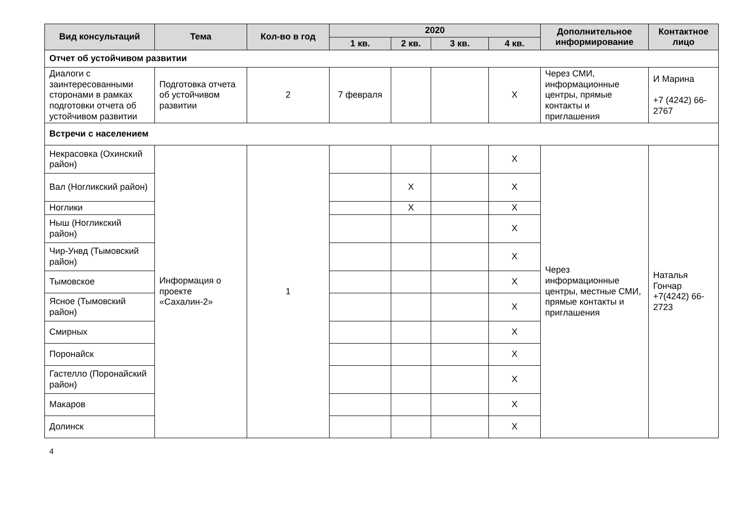| Вид консультаций | Тема | Кол-во в год | 2020 | | | | Дополнительное информирование | Контактное лицо |
| --- | --- | --- | --- | --- | --- | --- | --- | --- |
| | | | 1 кв. | 2 кв. | 3 кв. | 4 кв. | | |
| Отчет об устойчивом развитии | | | | | | | | |
| Диалоги с заинтересованными сторонами в рамках подготовки отчета об устойчивом развитии | Подготовка отчета об устойчивом развитии | 2 | 7 февраля | | | X | Через СМИ, информационные центры, прямые контакты и приглашения | И Марина +7 (4242) 66-2767 |
| Встречи с населением | | | | | | | | |
| Некрасовка (Охинский район) | Информация о проекте «Сахалин-2» | 1 | | | | X | Через информационные центры, местные СМИ, прямые контакты и приглашения | Наталья Гончар +7(4242) 66-2723 |
| Вал (Ногликский район) | | | | X | | X | | |
| Ноглики | | | | X | | X | | |
| Ныш (Ногликский район) | | | | | | X | | |
| Чир-Унвд (Тымовский район) | | | | | | X | | |
| Тымовское | | | | | | X | | |
| Ясное (Тымовский район) | | | | | | X | | |
| Смирных | | | | | | X | | |
| Поронайск | | | | | | X | | |
| Гастелло (Поронайский район) | | | | | | X | | |
| Макаров | | | | | | X | | |
| Долинск | | | | | | X | | |
4